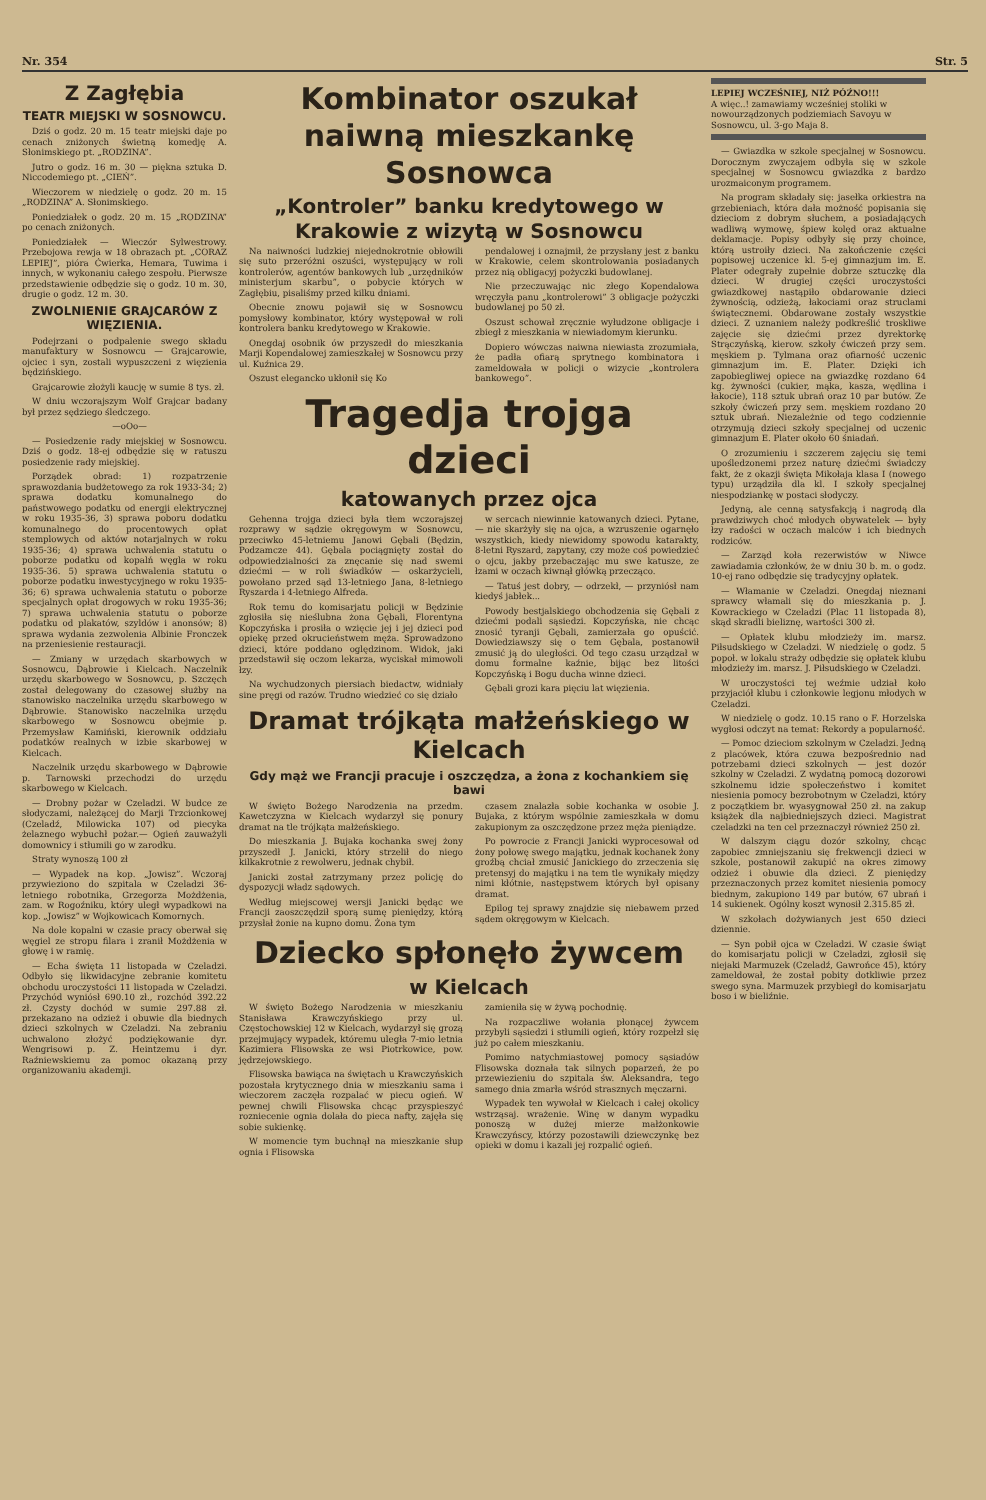Nr. 354 Str. 5
Z Zagłębia
TEATR MIEJSKI W SOSNOWCU.
Dziś o godz. 20 m. 15 teatr miejski daje po cenach zniżonych świetną komedję A. Słonimskiego pt. „RODZINA”.
Jutro o godz. 16 m. 30 — piękna sztuka D. Niccodemiego pt. „CIEŃ”.
Wieczorem w niedzielę o godz. 20 m. 15 „RODZINA” A. Słonimskiego.
Poniedziałek o godz. 20 m. 15 „RODZINA” po cenach zniżonych.
Poniedziałek — Wieczór Sylwestrowy. Przebojowa rewja w 18 obrazach pt. „CORAZ LEPIEJ”, pióra Ćwierka, Hemara, Tuwima i innych, w wykonaniu całego zespołu. Pierwsze przedstawienie odbędzie się o godz. 10 m. 30, drugie o godz. 12 m. 30.
ZWOLNIENIE GRAJCARÓW Z WIĘZIENIA.
Podejrzani o podpalenie swego składu manufaktury w Sosnowcu — Grajcarowie, ojciec i syn, zostali wypuszczeni z więzienia będzińskiego.
Grajcarowie złożyli kaucję w sumie 8 tys. zł.
W dniu wczorajszym Wolf Grajcar badany był przez sędziego śledczego.
—oOo—
— Posiedzenie rady miejskiej w Sosnowcu. Dziś o godz. 18-ej odbędzie się w ratuszu posiedzenie rady miejskiej.
Porządek obrad: 1) rozpatrzenie sprawozdania budżetowego za rok 1933-34; 2) sprawa dodatku komunalnego do państwowego podatku od energji elektrycznej w roku 1935-36, 3) sprawa poboru dodatku komunalnego do procentowych opłat stemplowych od aktów notarjalnych w roku 1935-36; 4) sprawa uchwalenia statutu o poborze podatku od kopalń węgla w roku 1935-36. 5) sprawa uchwalenia statutu o poborze podatku inwestycyjnego w roku 1935-36; 6) sprawa uchwalenia statutu o poborze specjalnych opłat drogowych w roku 1935-36; 7) sprawa uchwalenia statutu o poborze podatku od plakatów, szyldów i anonsów; 8) sprawa wydania zezwolenia Albinie Fronczek na przeniesienie restauracji.
— Zmiany w urzędach skarbowych w Sosnowcu, Dąbrowie i Kielcach. Naczelnik urzędu skarbowego w Sosnowcu, p. Szczęch został delegowany do czasowej służby na stanowisko naczelnika urzędu skarbowego w Dąbrowie. Stanowisko naczelnika urzędu skarbowego w Sosnowcu obejmie p. Przemysław Kamiński, kierownik oddziału podatków realnych w izbie skarbowej w Kielcach.
Naczelnik urzędu skarbowego w Dąbrowie p. Tarnowski przechodzi do urzędu skarbowego w Kielcach.
— Drobny pożar w Czeladzi. W budce ze słodyczami, należącej do Marji Trzcionkowej (Czeladź, Milowicka 107) od piecyka żelaznego wybuchł pożar.— Ogień zauważyli domownicy i stłumili go w zarodku.
Straty wynoszą 100 zł
— Wypadek na kop. „Jowisz”. Wczoraj przywieziono do szpitala w Czeladzi 36-letniego robotnika, Grzegorza Możdżenia, zam. w Rogoźniku, który uległ wypadkowi na kop. „Jowisz” w Wojkowicach Komornych.
Na dole kopalni w czasie pracy oberwał się węgiel ze stropu filara i zranił Możdżenia w głowę i w ramię.
— Echa święta 11 listopada w Czeladzi. Odbyło się likwidacyjne zebranie komitetu obchodu uroczystości 11 listopada w Czeladzi. Przychód wyniósł 690.10 zł., rozchód 392.22 zł. Czysty dochód w sumie 297.88 zł. przekazano na odzież i obuwie dla biednych dzieci szkolnych w Czeladzi. Na zebraniu uchwalono złożyć podziękowanie dyr. Wengrisowi p. Z. Heintzemu i dyr. Raźniewskiemu za pomoc okazaną przy organizowaniu akademji.
Kombinator oszukał naiwną mieszkankę Sosnowca
„Kontroler” banku kredytowego w Krakowie z wizytą w Sosnowcu
Na naiwności ludzkiej niejednokrotnie obłowili się suto przeróżni oszuści, występujący w roli kontrolerów, agentów bankowych lub „urzędników ministerjum skarbu”, o pobycie których w Zagłębiu, pisaliśmy przed kilku dniami.
Obecnie znowu pojawił się w Sosnowcu pomysłowy kombinator, który występował w roli kontrolera banku kredytowego w Krakowie.
Onegdaj osobnik ów przyszedł do mieszkania Marji Kopendalowej zamieszkałej w Sosnowcu przy ul. Kuźnica 29.
Oszust elegancko ukłonił się Ko
pendalowej i oznajmił, że przysłany jest z banku w Krakowie, celem skontrolowania posiadanych przez nią obligacyj pożyczki budowlanej.
Nie przeczuwając nic złego Kopendalowa wręczyła panu „kontrolerowi” 3 obligacje pożyczki budowlanej po 50 zł.
Oszust schował zręcznie wyłudzone obligacje i zbiegł z mieszkania w niewiadomym kierunku.
Dopiero wówczas naiwna niewiasta zrozumiała, że padła ofiarą sprytnego kombinatora i zameldowała w policji o wizycie „kontrolera bankowego”.
Tragedja trojga dzieci
katowanych przez ojca
Gehenna trojga dzieci była tłem wczorajszej rozprawy w sądzie okręgowym w Sosnowcu, przeciwko 45-letniemu Janowi Gębali (Będzin, Podzamcze 44). Gębala pociągnięty został do odpowiedzialności za znęcanie się nad swemi dziećmi — w roli świadków — oskarżycieli, powołano przed sąd 13-letniego Jana, 8-letniego Ryszarda i 4-letniego Alfreda.
Rok temu do komisarjatu policji w Będzinie zgłosiła się nieślubna żona Gębali, Florentyna Kopczyńska i prosiła o wzięcie jej i jej dzieci pod opiekę przed okrucieństwem męża. Sprowadzono dzieci, które poddano oględzinom. Widok, jaki przedstawił się oczom lekarza, wyciskał mimowoli łzy.
Na wychudzonych piersiach biedactw, widniały sine pręgi od razów. Trudno wiedzieć co się działo
w sercach niewinnie katowanych dzieci. Pytane, — nie skarżyły się na ojca, a wzruszenie ogarnęło wszystkich, kiedy niewidomy spowodu katarakty, 8-letni Ryszard, zapytany, czy może coś powiedzieć o ojcu, jakby przebaczając mu swe katusze, ze łzami w oczach kiwnął główką przecząco.
— Tatuś jest dobry, — odrzekł, — przyniósł nam kiedyś jabłek...
Powody bestjalskiego obchodzenia się Gębali z dziećmi podali sąsiedzi. Kopczyńska, nie chcąc znosić tyranji Gębali, zamierzała go opuścić. Dowiedziawszy się o tem Gębala, postanowił zmusić ją do uległości. Od tego czasu urządzał w domu formalne kaźnie, bijąc bez litości Kopczyńską i Bogu ducha winne dzieci.
Gębali grozi kara pięciu lat więzienia.
Dramat trójkąta małżeńskiego w Kielcach
Gdy mąż we Francji pracuje i oszczędza, a żona z kochankiem się bawi
W święto Bożego Narodzenia na przedm. Kawetczyzna w Kielcach wydarzył się ponury dramat na tle trójkąta małżeńskiego.
Do mieszkania J. Bujaka kochanka swej żony przyszedł J. Janicki, który strzelił do niego kilkakrotnie z rewolweru, jednak chybił.
Janicki został zatrzymany przez policję do dyspozycji władz sądowych.
Według miejscowej wersji Janicki będąc we Francji zaoszczędził sporą sumę pieniędzy, którą przysłał żonie na kupno domu. Żona tym
czasem znalazła sobie kochanka w osobie J. Bujaka, z którym wspólnie zamieszkała w domu zakupionym za oszczędzone przez męża pieniądze.
Po powrocie z Francji Janicki wyprocesował od żony połowę swego majątku, jednak kochanek żony groźbą chciał zmusić Janickiego do zrzeczenia się pretensyj do majątku i na tem tle wynikały między nimi kłótnie, następstwem których był opisany dramat.
Epilog tej sprawy znajdzie się niebawem przed sądem okręgowym w Kielcach.
Dziecko spłonęło żywcem
w Kielcach
W święto Bożego Narodzenia w mieszkaniu Stanisława Krawczyńskiego przy ul. Częstochowskiej 12 w Kielcach, wydarzył się grozą przejmujący wypadek, któremu uległa 7-mio letnia Kazimiera Flisowska ze wsi Piotrkowice, pow. jędrzejowskiego.
Flisowska bawiąca na świętach u Krawczyńskich pozostała krytycznego dnia w mieszkaniu sama i wieczorem zaczęła rozpalać w piecu ogień. W pewnej chwili Flisowska chcąc przyspieszyć rozniecenie ognia dolała do pieca nafty, zajęła się sobie sukienkę.
W momencie tym buchnął na mieszkanie słup ognia i Flisowska
zamieniła się w żywą pochodnię.
Na rozpaczliwe wołania płonącej żywcem przybyli sąsiedzi i stłumili ogień, który rozpełzł się już po całem mieszkaniu.
Pomimo natychmiastowej pomocy sąsiadów Flisowska doznała tak silnych poparzeń, że po przewiezieniu do szpitala św. Aleksandra, tego samego dnia zmarła wśród strasznych męczarni.
Wypadek ten wywołał w Kielcach i całej okolicy wstrząsaj. wrażenie. Winę w danym wypadku ponoszą w dużej mierze małżonkowie Krawczyńscy, którzy pozostawili dziewczynkę bez opieki w domu i kazali jej rozpalić ogień.
LEPIEJ WCZEŚNIEJ, NIŻ PÓŹNO!!!
A więc..! zamawiamy wcześniej stoliki w nowourządzonych podziemiach Savoyu w Sosnowcu, ul. 3-go Maja 8.
— Gwiazdka w szkole specjalnej w Sosnowcu. Dorocznym zwyczajem odbyła się w szkole specjalnej w Sosnowcu gwiazdka z bardzo urozmaiconym programem.
Na program składały się: jasełka orkiestra na grzebieniach, która dała możność popisania się dzieciom z dobrym słuchem, a posiadających wadliwą wymowę, śpiew kolęd oraz aktualne deklamacje. Popisy odbyły się przy choince, którą ustroiły dzieci. Na zakończenie części popisowej uczenice kl. 5-ej gimnazjum im. E. Plater odegrały zupełnie dobrze sztuczkę dla dzieci. W drugiej części uroczystości gwiazdkowej nastąpiło obdarowanie dzieci żywnością, odzieżą, łakociami oraz struclami świątecznemi. Obdarowane zostały wszystkie dzieci. Z uznaniem należy podkreślić troskliwe zajęcie się dziećmi przez dyrektorkę Strączyńską, kierow. szkoły ćwiczeń przy sem. męskiem p. Tylmana oraz ofiarność uczenic gimnazjum im. E. Plater. Dzięki ich zapobiegliwej opiece na gwiazdkę rozdano 64 kg. żywności (cukier, mąka, kasza, wędlina i łakocie), 118 sztuk ubrań oraz 10 par butów. Ze szkoły ćwiczeń przy sem. męskiem rozdano 20 sztuk ubrań. Niezależnie od tego codziennie otrzymują dzieci szkoły specjalnej od uczenic gimnazjum E. Plater około 60 śniadań.
O zrozumieniu i szczerem zajęciu się temi upośledzonemi przez naturę dziećmi świadczy fakt, że z okazji święta Mikołaja klasa I (nowego typu) urządziła dla kl. I szkoły specjalnej niespodziankę w postaci słodyczy.
Jedyną, ale cenną satysfakcją i nagrodą dla prawdziwych choć młodych obywatelek — były łzy radości w oczach malców i ich biednych rodziców.
— Zarząd koła rezerwistów w Niwce zawiadamia członków, że w dniu 30 b. m. o godz. 10-ej rano odbędzie się tradycyjny opłatek.
— Włamanie w Czeladzi. Onegdaj nieznani sprawcy włamali się do mieszkania p. J. Kowrackiego w Czeladzi (Plac 11 listopada 8), skąd skradli bieliznę, wartości 300 zł.
— Opłatek klubu młodzieży im. marsz. Piłsudskiego w Czeladzi. W niedzielę o godz. 5 popoł. w lokalu straży odbędzie się opłatek klubu młodzieży im. marsz. J. Piłsudskiego w Czeladzi.
W uroczystości tej weźmie udział koło przyjaciół klubu i członkowie legjonu młodych w Czeladzi.
W niedzielę o godz. 10.15 rano o F. Horzelska wygłosi odczyt na temat: Rekordy a popularność.
— Pomoc dzieciom szkolnym w Czeladzi. Jedną z placówek, która czuwa bezpośrednio nad potrzebami dzieci szkolnych — jest dozór szkolny w Czeladzi. Z wydatną pomocą dozorowi szkolnemu idzie społeczeństwo i komitet niesienia pomocy bezrobotnym w Czeladzi, który z początkiem br. wyasygnował 250 zł. na zakup książek dla najbiedniejszych dzieci. Magistrat czeladzki na ten cel przeznaczył również 250 zł.
W dalszym ciągu dozór szkolny, chcąc zapobiec zmniejszaniu się frekwencji dzieci w szkole, postanowił zakupić na okres zimowy odzież i obuwie dla dzieci. Z pieniędzy przeznaczonych przez komitet niesienia pomocy biednym, zakupiono 149 par butów, 67 ubrań i 14 sukienek. Ogólny koszt wynosił 2.315.85 zł.
W szkołach dożywianych jest 650 dzieci dziennie.
— Syn pobił ojca w Czeladzi. W czasie świąt do komisarjatu policji w Czeladzi, zgłosił się niejaki Marmuzek (Czeladź, Gawrońce 45), który zameldował, że został pobity dotkliwie przez swego syna. Marmuzek przybiegł do komisarjatu boso i w bieliźnie.